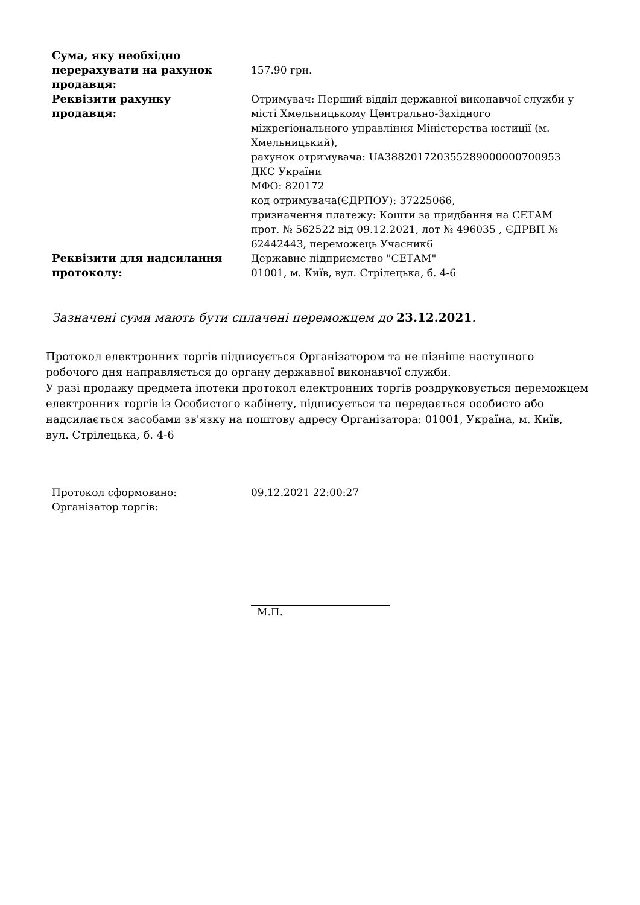| Сума, яку необхідно перерахувати на рахунок продавця: | 157.90 грн. |
| Реквізити рахунку продавця: | Отримувач: Перший відділ державної виконавчої служби у місті Хмельницькому Центрально-Західного міжрегіонального управління Міністерства юстиції (м. Хмельницький), рахунок отримувача: UA388201720355289000000700953 ДКС України МФО: 820172 код отримувача(ЄДРПОУ): 37225066, призначення платежу: Кошти за придбання на СЕТАМ прот. № 562522 від 09.12.2021, лот № 496035 , ЄДРВП № 62442443, переможець Учасник6 |
| Реквізити для надсилання протоколу: | Державне підприємство "СЕТАМ" 01001, м. Київ, вул. Стрілецька, б. 4-6 |
Зазначені суми мають бути сплачені переможцем до 23.12.2021.
Протокол електронних торгів підписується Організатором та не пізніше наступного робочого дня направляється до органу державної виконавчої служби.
У разі продажу предмета іпотеки протокол електронних торгів роздруковується переможцем електронних торгів із Особистого кабінету, підписується та передається особисто або надсилається засобами зв'язку на поштову адресу Організатора: 01001, Україна, м. Київ, вул. Стрілецька, б. 4-6
| Протокол сформовано: | 09.12.2021 22:00:27 |
| Організатор торгів: | |
М.П.